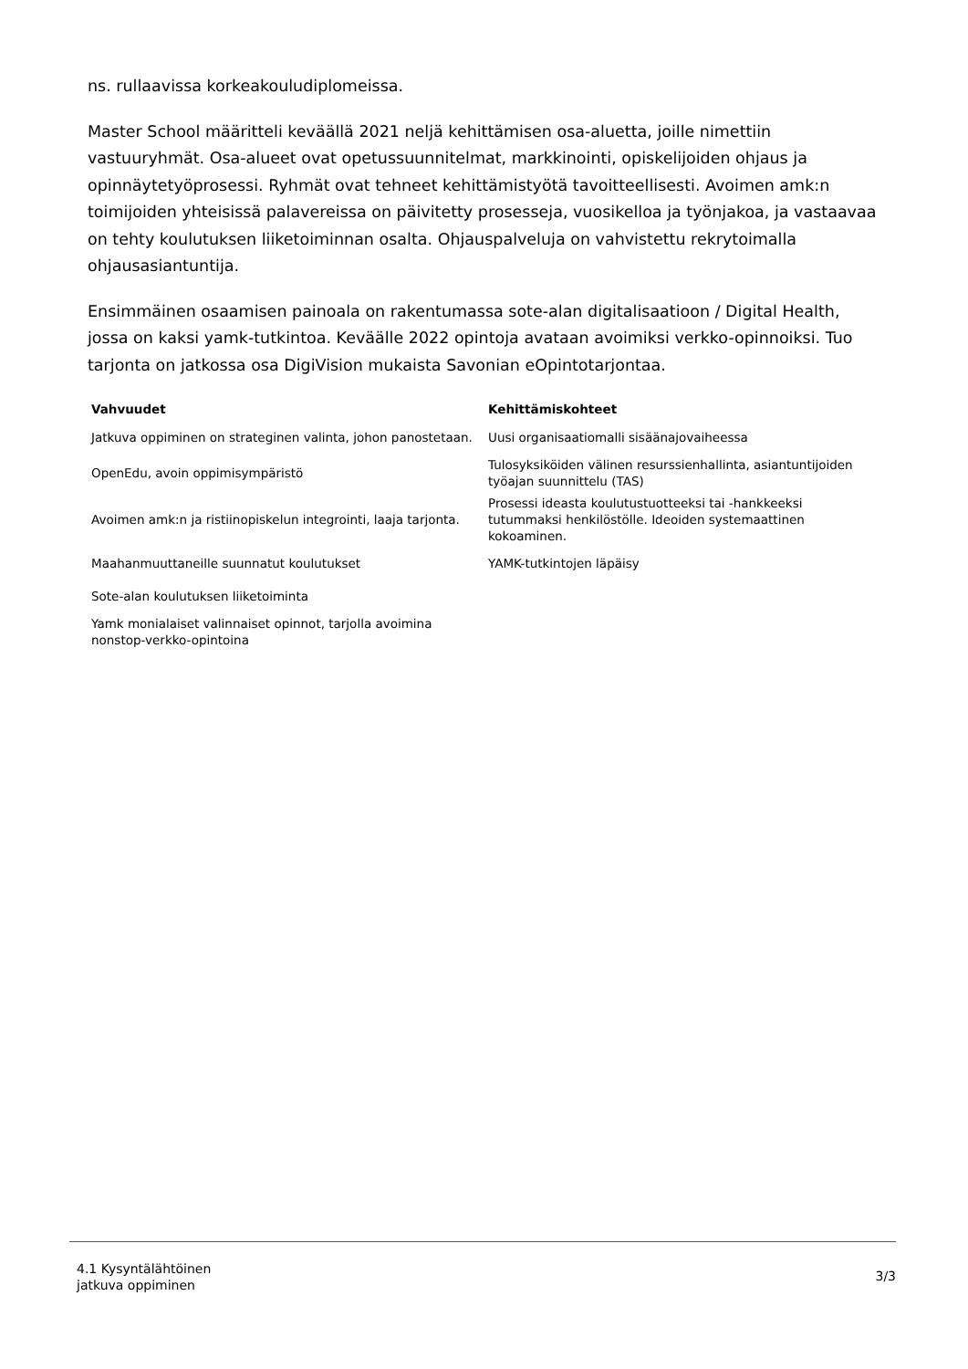ns. rullaavissa korkeakouludiplomeissa.
Master School määritteli keväällä 2021 neljä kehittämisen osa-aluetta, joille nimettiin vastuuryhmät. Osa-alueet ovat opetussuunnitelmat, markkinointi, opiskelijoiden ohjaus ja opinnäytetyöprosessi. Ryhmät ovat tehneet kehittämistyötä tavoitteellisesti. Avoimen amk:n toimijoiden yhteisissä palavereissa on päivitetty prosesseja, vuosikelloa ja työnjakoa, ja vastaavaa on tehty koulutuksen liiketoiminnan osalta. Ohjauspalveluja on vahvistettu rekrytoimalla ohjausasiantuntija.
Ensimmäinen osaamisen painoala on rakentumassa sote-alan digitalisaatioon / Digital Health, jossa on kaksi yamk-tutkintoa. Keväälle 2022 opintoja avataan avoimiksi verkko-opinnoiksi. Tuo tarjonta on jatkossa osa DigiVision mukaista Savonian eOpintotarjontaa.
| Vahvuudet | Kehittämiskohteet |
| --- | --- |
| Jatkuva oppiminen on strateginen valinta, johon panostetaan. | Uusi organisaatiomalli sisäänajovaiheessa |
| OpenEdu, avoin oppimisympäristö | Tulosyksiköiden välinen resurssienhallinta, asiantuntijoiden työajan suunnittelu (TAS) |
| Avoimen amk:n ja ristiinopiskelun integrointi, laaja tarjonta. | Prosessi ideasta koulutustuotteeksi tai -hankkeeksi tutummaksi henkilöstölle. Ideoiden systemaattinen kokoaminen. |
| Maahanmuuttaneille suunnatut koulutukset | YAMK-tutkintojen läpäisy |
| Sote-alan koulutuksen liiketoiminta | |
| Yamk monialaiset valinnaiset opinnot, tarjolla avoimina nonstop-verkko-opintoina | |
4.1 Kysyntälähtöinen
jatkuva oppiminen
3/3